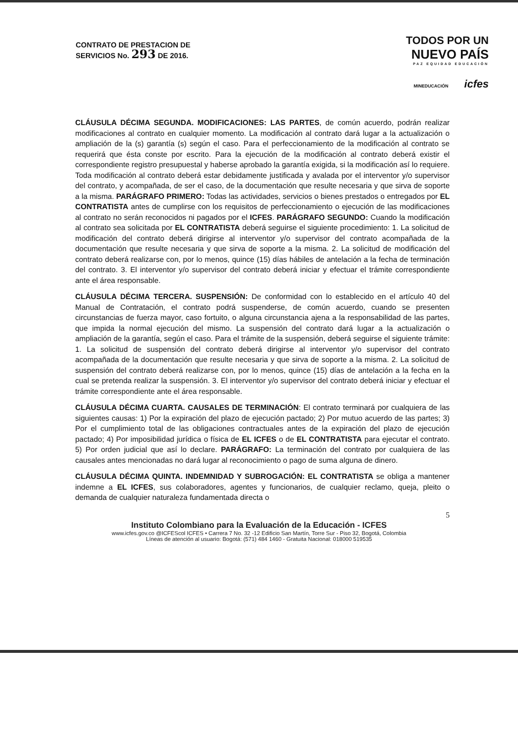CONTRATO DE PRESTACION DE
SERVICIOS No. 293 DE 2016.
TODOS POR UN
NUEVO PAÍS
PAZ EQUIDAD EDUCACIÓN
MINEDUCACIÓN icfes
CLÁUSULA DÉCIMA SEGUNDA. MODIFICACIONES: LAS PARTES, de común acuerdo, podrán realizar modificaciones al contrato en cualquier momento. La modificación al contrato dará lugar a la actualización o ampliación de la (s) garantía (s) según el caso. Para el perfeccionamiento de la modificación al contrato se requerirá que ésta conste por escrito. Para la ejecución de la modificación al contrato deberá existir el correspondiente registro presupuestal y haberse aprobado la garantía exigida, si la modificación así lo requiere. Toda modificación al contrato deberá estar debidamente justificada y avalada por el interventor y/o supervisor del contrato, y acompañada, de ser el caso, de la documentación que resulte necesaria y que sirva de soporte a la misma. PARÁGRAFO PRIMERO: Todas las actividades, servicios o bienes prestados o entregados por EL CONTRATISTA antes de cumplirse con los requisitos de perfeccionamiento o ejecución de las modificaciones al contrato no serán reconocidos ni pagados por el ICFES. PARÁGRAFO SEGUNDO: Cuando la modificación al contrato sea solicitada por EL CONTRATISTA deberá seguirse el siguiente procedimiento: 1. La solicitud de modificación del contrato deberá dirigirse al interventor y/o supervisor del contrato acompañada de la documentación que resulte necesaria y que sirva de soporte a la misma. 2. La solicitud de modificación del contrato deberá realizarse con, por lo menos, quince (15) días hábiles de antelación a la fecha de terminación del contrato. 3. El interventor y/o supervisor del contrato deberá iniciar y efectuar el trámite correspondiente ante el área responsable.
CLÁUSULA DÉCIMA TERCERA. SUSPENSIÓN: De conformidad con lo establecido en el artículo 40 del Manual de Contratación, el contrato podrá suspenderse, de común acuerdo, cuando se presenten circunstancias de fuerza mayor, caso fortuito, o alguna circunstancia ajena a la responsabilidad de las partes, que impida la normal ejecución del mismo. La suspensión del contrato dará lugar a la actualización o ampliación de la garantía, según el caso. Para el trámite de la suspensión, deberá seguirse el siguiente trámite: 1. La solicitud de suspensión del contrato deberá dirigirse al interventor y/o supervisor del contrato acompañada de la documentación que resulte necesaria y que sirva de soporte a la misma. 2. La solicitud de suspensión del contrato deberá realizarse con, por lo menos, quince (15) días de antelación a la fecha en la cual se pretenda realizar la suspensión. 3. El interventor y/o supervisor del contrato deberá iniciar y efectuar el trámite correspondiente ante el área responsable.
CLÁUSULA DÉCIMA CUARTA. CAUSALES DE TERMINACIÓN: El contrato terminará por cualquiera de las siguientes causas: 1) Por la expiración del plazo de ejecución pactado; 2) Por mutuo acuerdo de las partes; 3) Por el cumplimiento total de las obligaciones contractuales antes de la expiración del plazo de ejecución pactado; 4) Por imposibilidad jurídica o física de EL ICFES o de EL CONTRATISTA para ejecutar el contrato. 5) Por orden judicial que así lo declare. PARÁGRAFO: La terminación del contrato por cualquiera de las causales antes mencionadas no dará lugar al reconocimiento o pago de suma alguna de dinero.
CLÁUSULA DÉCIMA QUINTA. INDEMNIDAD Y SUBROGACIÓN: EL CONTRATISTA se obliga a mantener indemne a EL ICFES, sus colaboradores, agentes y funcionarios, de cualquier reclamo, queja, pleito o demanda de cualquier naturaleza fundamentada directa o
5
Instituto Colombiano para la Evaluación de la Educación - ICFES
www.icfes.gov.co @ICFEScol ICFES • Carrera 7 No. 32 -12 Edificio San Martín, Torre Sur - Piso 32, Bogotá, Colombia
Líneas de atención al usuario: Bogotá: (571) 484 1460 - Gratuita Nacional: 018000 519535